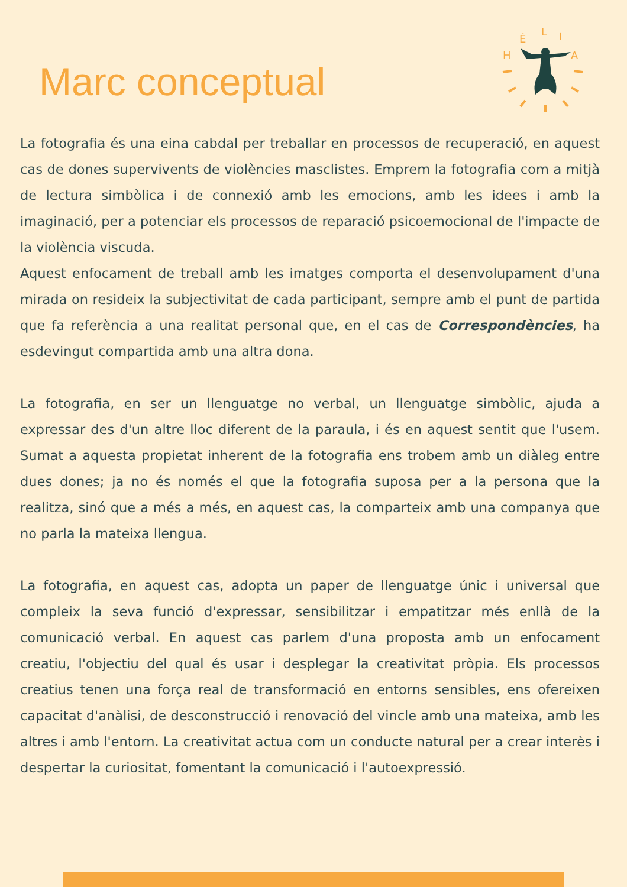Marc conceptual
H
É
L
I
A
La fotografia és una eina cabdal per treballar en processos de recuperació, en aquest cas de dones supervivents de violències masclistes. Emprem la fotografia com a mitjà de lectura simbòlica i de connexió amb les emocions, amb les idees i amb la imaginació, per a potenciar els processos de reparació psicoemocional de l'impacte de la violència viscuda.
Aquest enfocament de treball amb les imatges comporta el desenvolupament d'una mirada on resideix la subjectivitat de cada participant, sempre amb el punt de partida que fa referència a una realitat personal que, en el cas de Correspondències, ha esdevingut compartida amb una altra dona.
La fotografia, en ser un llenguatge no verbal, un llenguatge simbòlic, ajuda a expressar des d'un altre lloc diferent de la paraula, i és en aquest sentit que l'usem. Sumat a aquesta propietat inherent de la fotografia ens trobem amb un diàleg entre dues dones; ja no és només el que la fotografia suposa per a la persona que la realitza, sinó que a més a més, en aquest cas, la comparteix amb una companya que no parla la mateixa llengua.
La fotografia, en aquest cas, adopta un paper de llenguatge únic i universal que compleix la seva funció d'expressar, sensibilitzar i empatitzar més enllà de la comunicació verbal. En aquest cas parlem d'una proposta amb un enfocament creatiu, l'objectiu del qual és usar i desplegar la creativitat pròpia. Els processos creatius tenen una força real de transformació en entorns sensibles, ens ofereixen capacitat d'anàlisi, de desconstrucció i renovació del vincle amb una mateixa, amb les altres i amb l'entorn. La creativitat actua com un conducte natural per a crear interès i despertar la curiositat, fomentant la comunicació i l'autoexpressió.